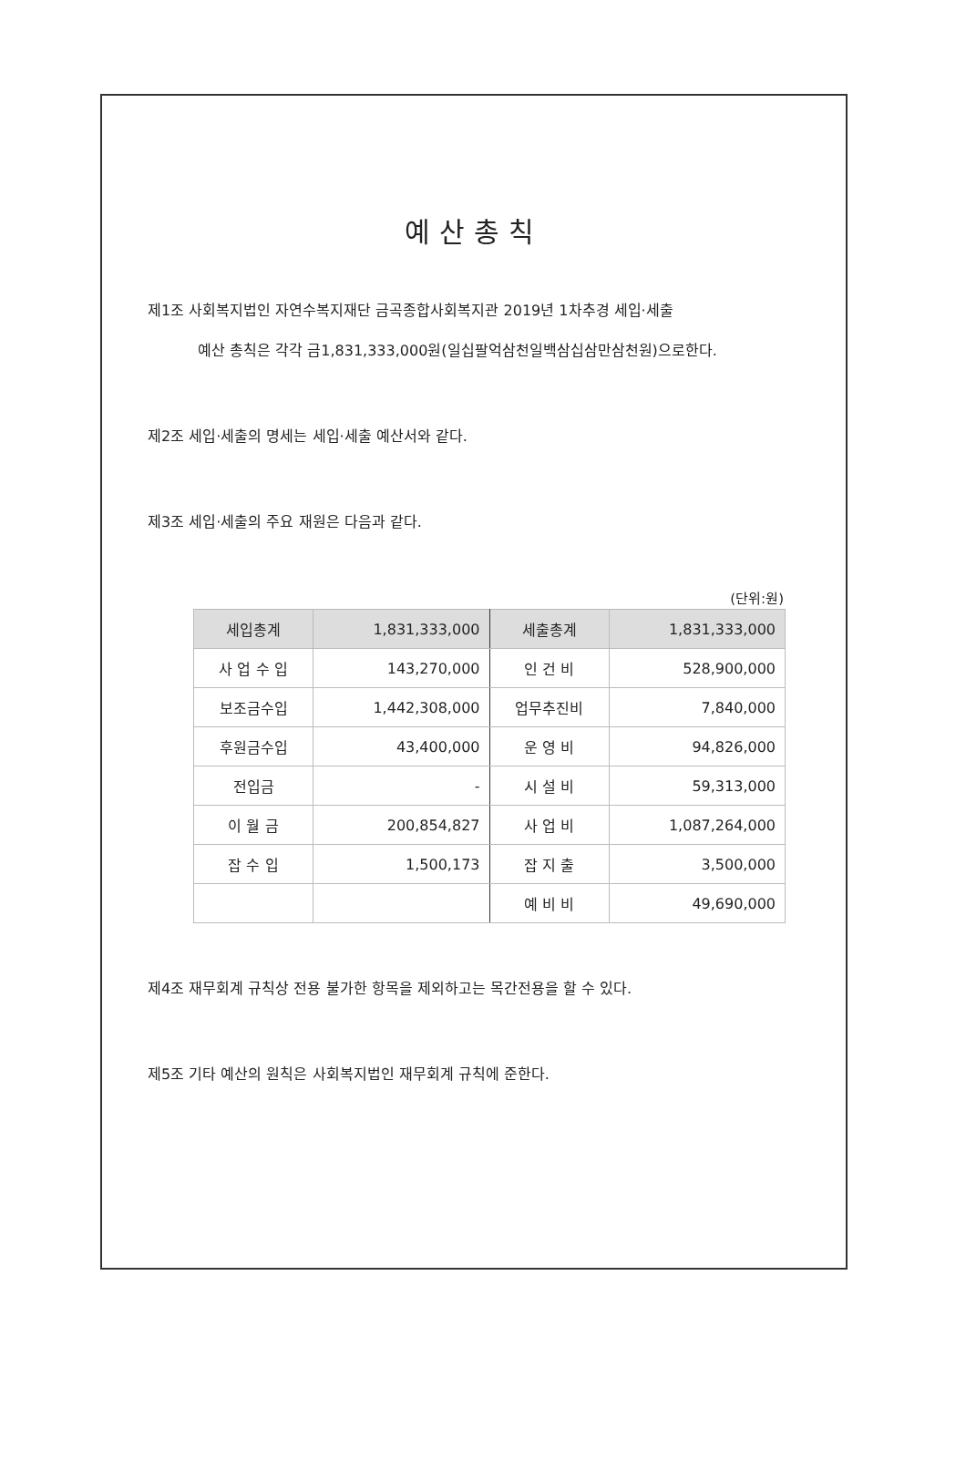예산총칙
제1조 사회복지법인 자연수복지재단 금곡종합사회복지관 2019년 1차추경 세입·세출
예산 총칙은 각각 금1,831,333,000원(일십팔억삼천일백삼십삼만삼천원)으로한다.
제2조 세입·세출의 명세는 세입·세출 예산서와 같다.
제3조 세입·세출의 주요 재원은 다음과 같다.
(단위:원)
| 세입총계 | 1,831,333,000 | 세출총계 | 1,831,333,000 |
| --- | --- | --- | --- |
| 사 업 수 입 | 143,270,000 | 인 건 비 | 528,900,000 |
| 보조금수입 | 1,442,308,000 | 업무추진비 | 7,840,000 |
| 후원금수입 | 43,400,000 | 운 영 비 | 94,826,000 |
| 전입금 | - | 시 설 비 | 59,313,000 |
| 이 월 금 | 200,854,827 | 사 업 비 | 1,087,264,000 |
| 잡 수 입 | 1,500,173 | 잡 지 출 | 3,500,000 |
| | | 예 비 비 | 49,690,000 |
제4조 재무회계 규칙상 전용 불가한 항목을 제외하고는 목간전용을 할 수 있다.
제5조 기타 예산의 원칙은 사회복지법인 재무회계 규칙에 준한다.